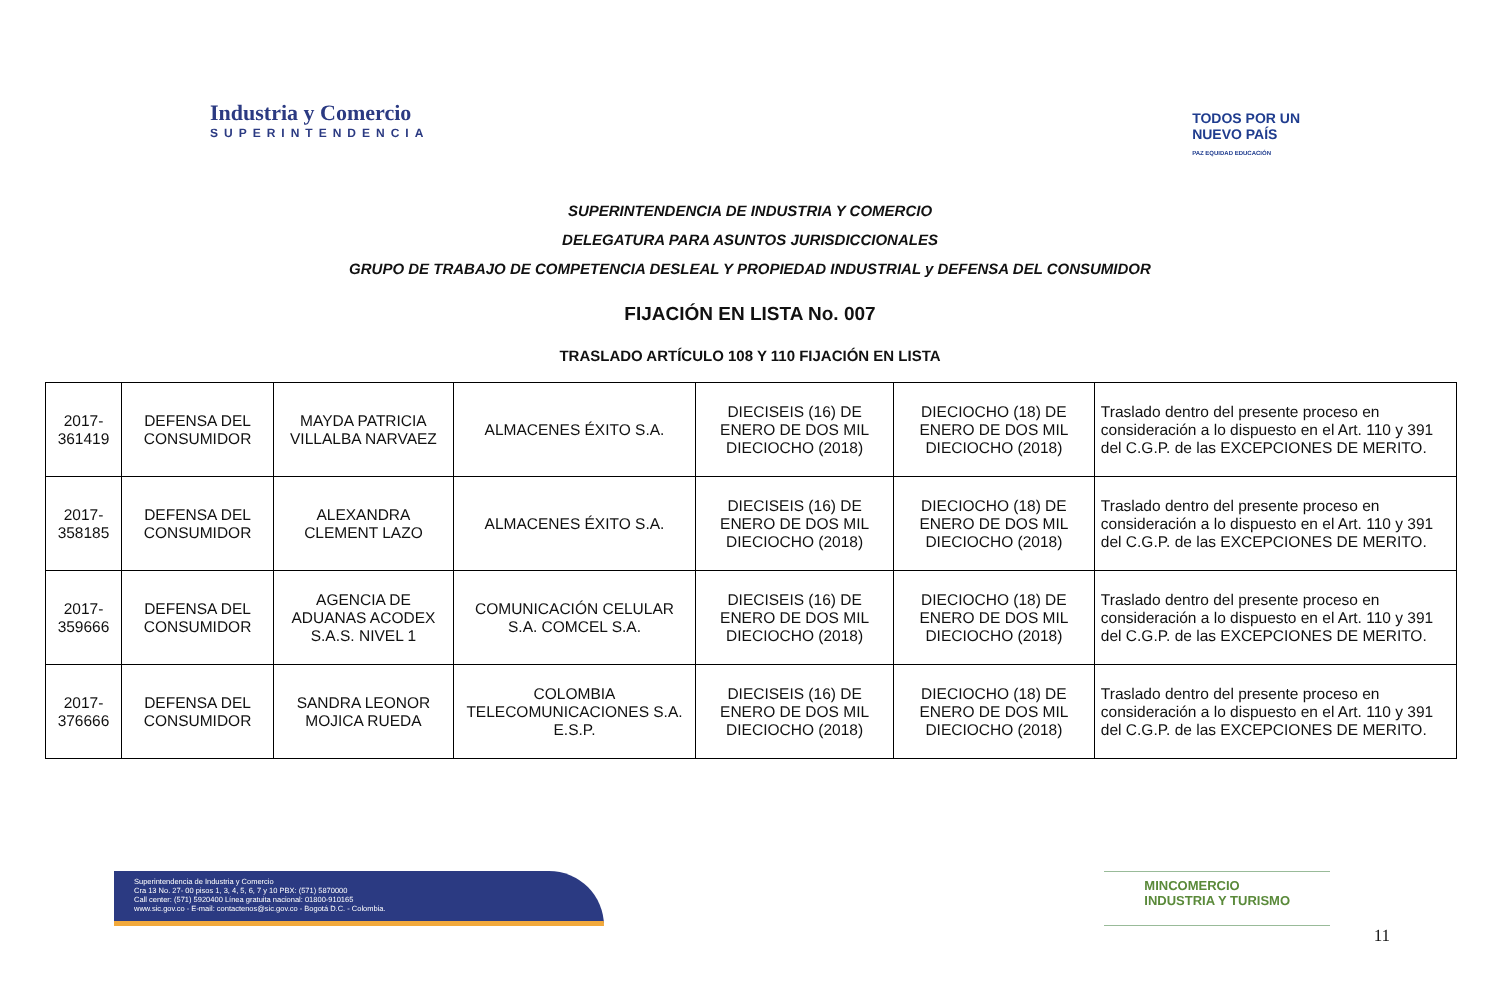Industria y Comercio
SUPERINTENDENCIA
TODOS POR UN
NUEVO PAÍS
PAZ EQUIDAD EDUCACIÓN
SUPERINTENDENCIA DE INDUSTRIA Y COMERCIO
DELEGATURA PARA ASUNTOS JURISDICCIONALES
GRUPO DE TRABAJO DE COMPETENCIA DESLEAL Y PROPIEDAD INDUSTRIAL y DEFENSA DEL CONSUMIDOR
FIJACIÓN EN LISTA No. 007
TRASLADO ARTÍCULO 108 Y 110 FIJACIÓN EN LISTA
| 2017-361419 | DEFENSA DEL CONSUMIDOR | MAYDA PATRICIA VILLALBA NARVAEZ | ALMACENES ÉXITO S.A. | DIECISEIS (16) DE ENERO DE DOS MIL DIECIOCHO (2018) | DIECIOCHO (18) DE ENERO DE DOS MIL DIECIOCHO (2018) | Traslado dentro del presente proceso en consideración a lo dispuesto en el Art. 110 y 391 del C.G.P. de las EXCEPCIONES DE MERITO. |
| 2017-358185 | DEFENSA DEL CONSUMIDOR | ALEXANDRA CLEMENT LAZO | ALMACENES ÉXITO S.A. | DIECISEIS (16) DE ENERO DE DOS MIL DIECIOCHO (2018) | DIECIOCHO (18) DE ENERO DE DOS MIL DIECIOCHO (2018) | Traslado dentro del presente proceso en consideración a lo dispuesto en el Art. 110 y 391 del C.G.P. de las EXCEPCIONES DE MERITO. |
| 2017-359666 | DEFENSA DEL CONSUMIDOR | AGENCIA DE ADUANAS ACODEX S.A.S. NIVEL 1 | COMUNICACIÓN CELULAR S.A. COMCEL S.A. | DIECISEIS (16) DE ENERO DE DOS MIL DIECIOCHO (2018) | DIECIOCHO (18) DE ENERO DE DOS MIL DIECIOCHO (2018) | Traslado dentro del presente proceso en consideración a lo dispuesto en el Art. 110 y 391 del C.G.P. de las EXCEPCIONES DE MERITO. |
| 2017-376666 | DEFENSA DEL CONSUMIDOR | SANDRA LEONOR MOJICA RUEDA | COLOMBIA TELECOMUNICACIONES S.A. E.S.P. | DIECISEIS (16) DE ENERO DE DOS MIL DIECIOCHO (2018) | DIECIOCHO (18) DE ENERO DE DOS MIL DIECIOCHO (2018) | Traslado dentro del presente proceso en consideración a lo dispuesto en el Art. 110 y 391 del C.G.P. de las EXCEPCIONES DE MERITO. |
Superintendencia de Industria y Comercio
Cra 13 No. 27- 00 pisos 1, 3, 4, 5, 6, 7 y 10 PBX: (571) 5870000
Call center: (571) 5920400 Línea gratuita nacional: 01800-910165
www.sic.gov.co - E-mail: contactenos@sic.gov.co - Bogotá D.C. - Colombia.
MINCOMERCIO
INDUSTRIA Y TURISMO
11